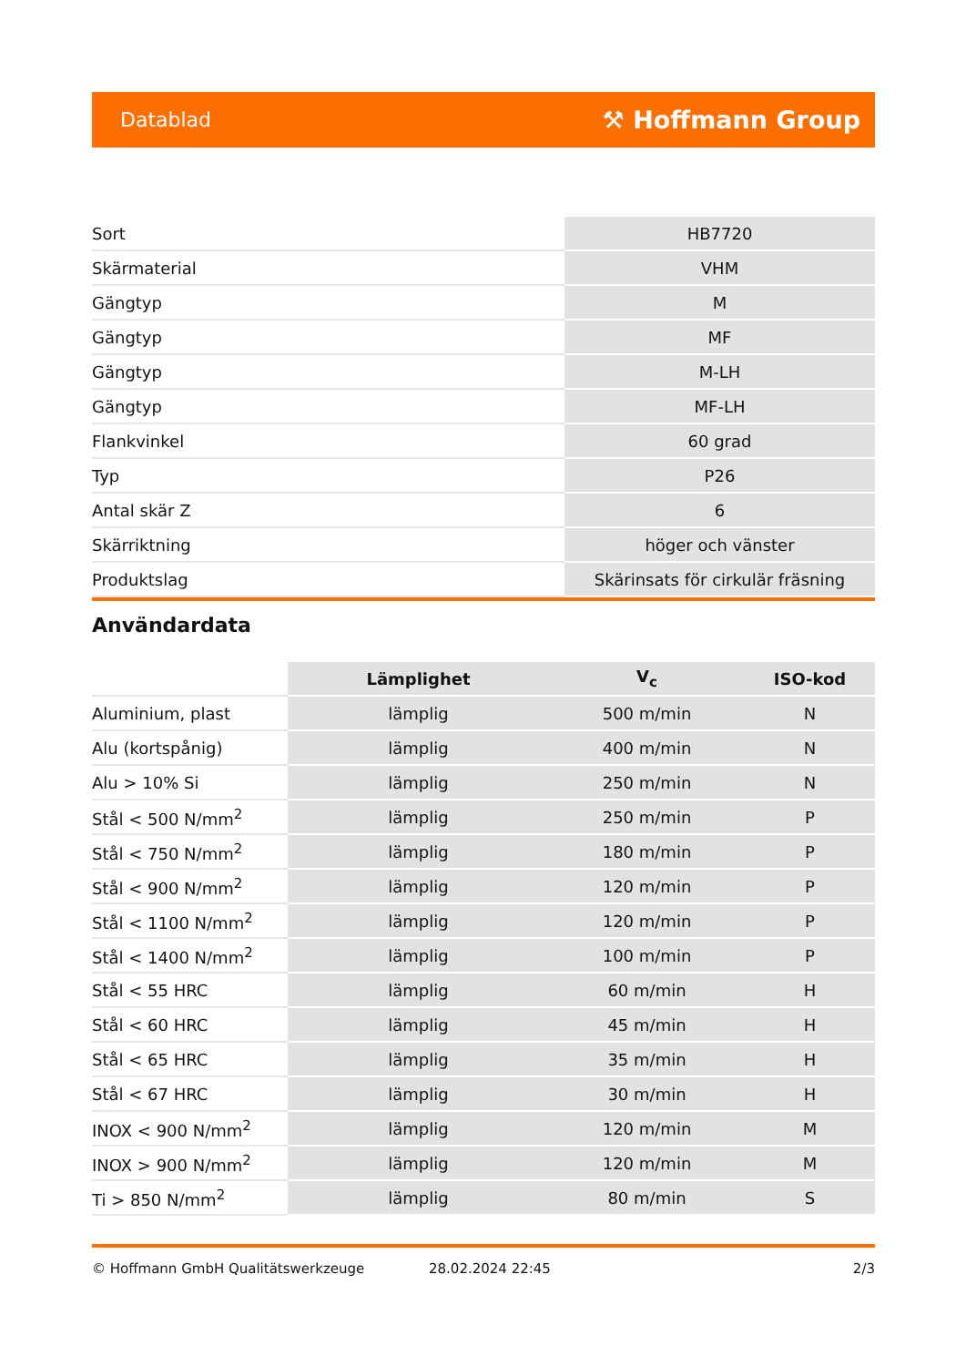Datablad ⚒ Hoffmann Group
| Sort | HB7720 |
| Skärmaterial | VHM |
| Gängtyp | M |
| Gängtyp | MF |
| Gängtyp | M-LH |
| Gängtyp | MF-LH |
| Flankvinkel | 60 grad |
| Typ | P26 |
| Antal skär Z | 6 |
| Skärriktning | höger och vänster |
| Produktslag | Skärinsats för cirkulär fräsning |
Användardata
| | Lämplighet | V<sub>c</sub> | ISO-kod |
| --- | --- | --- | --- |
| Aluminium, plast | lämplig | 500 m/min | N |
| Alu (kortspånig) | lämplig | 400 m/min | N |
| Alu > 10% Si | lämplig | 250 m/min | N |
| Stål < 500 N/mm<sup>2</sup> | lämplig | 250 m/min | P |
| Stål < 750 N/mm<sup>2</sup> | lämplig | 180 m/min | P |
| Stål < 900 N/mm<sup>2</sup> | lämplig | 120 m/min | P |
| Stål < 1100 N/mm<sup>2</sup> | lämplig | 120 m/min | P |
| Stål < 1400 N/mm<sup>2</sup> | lämplig | 100 m/min | P |
| Stål < 55 HRC | lämplig | 60 m/min | H |
| Stål < 60 HRC | lämplig | 45 m/min | H |
| Stål < 65 HRC | lämplig | 35 m/min | H |
| Stål < 67 HRC | lämplig | 30 m/min | H |
| INOX < 900 N/mm<sup>2</sup> | lämplig | 120 m/min | M |
| INOX > 900 N/mm<sup>2</sup> | lämplig | 120 m/min | M |
| Ti > 850 N/mm<sup>2</sup> | lämplig | 80 m/min | S |
© Hoffmann GmbH Qualitätswerkzeuge 28.02.2024 22:45 2/3